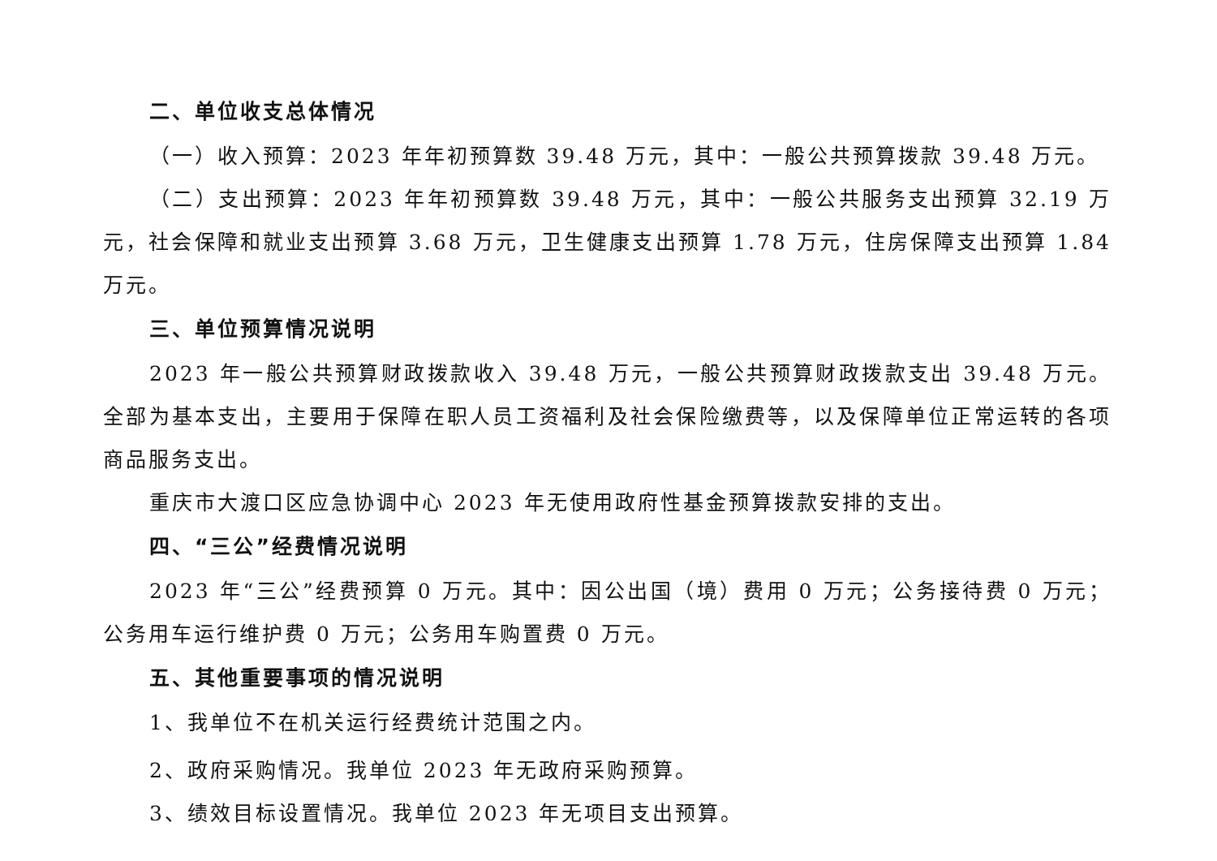二、单位收支总体情况
（一）收入预算：2023 年年初预算数 39.48 万元，其中：一般公共预算拨款 39.48 万元。
（二）支出预算：2023 年年初预算数 39.48 万元，其中：一般公共服务支出预算 32.19 万元，社会保障和就业支出预算 3.68 万元，卫生健康支出预算 1.78 万元，住房保障支出预算 1.84 万元。
三、单位预算情况说明
2023 年一般公共预算财政拨款收入 39.48 万元，一般公共预算财政拨款支出 39.48 万元。全部为基本支出，主要用于保障在职人员工资福利及社会保险缴费等，以及保障单位正常运转的各项商品服务支出。
重庆市大渡口区应急协调中心 2023 年无使用政府性基金预算拨款安排的支出。
四、“三公”经费情况说明
2023 年“三公”经费预算 0 万元。其中：因公出国（境）费用 0 万元；公务接待费 0 万元；公务用车运行维护费 0 万元；公务用车购置费 0 万元。
五、其他重要事项的情况说明
1、我单位不在机关运行经费统计范围之内。
2、政府采购情况。我单位 2023 年无政府采购预算。
3、绩效目标设置情况。我单位 2023 年无项目支出预算。